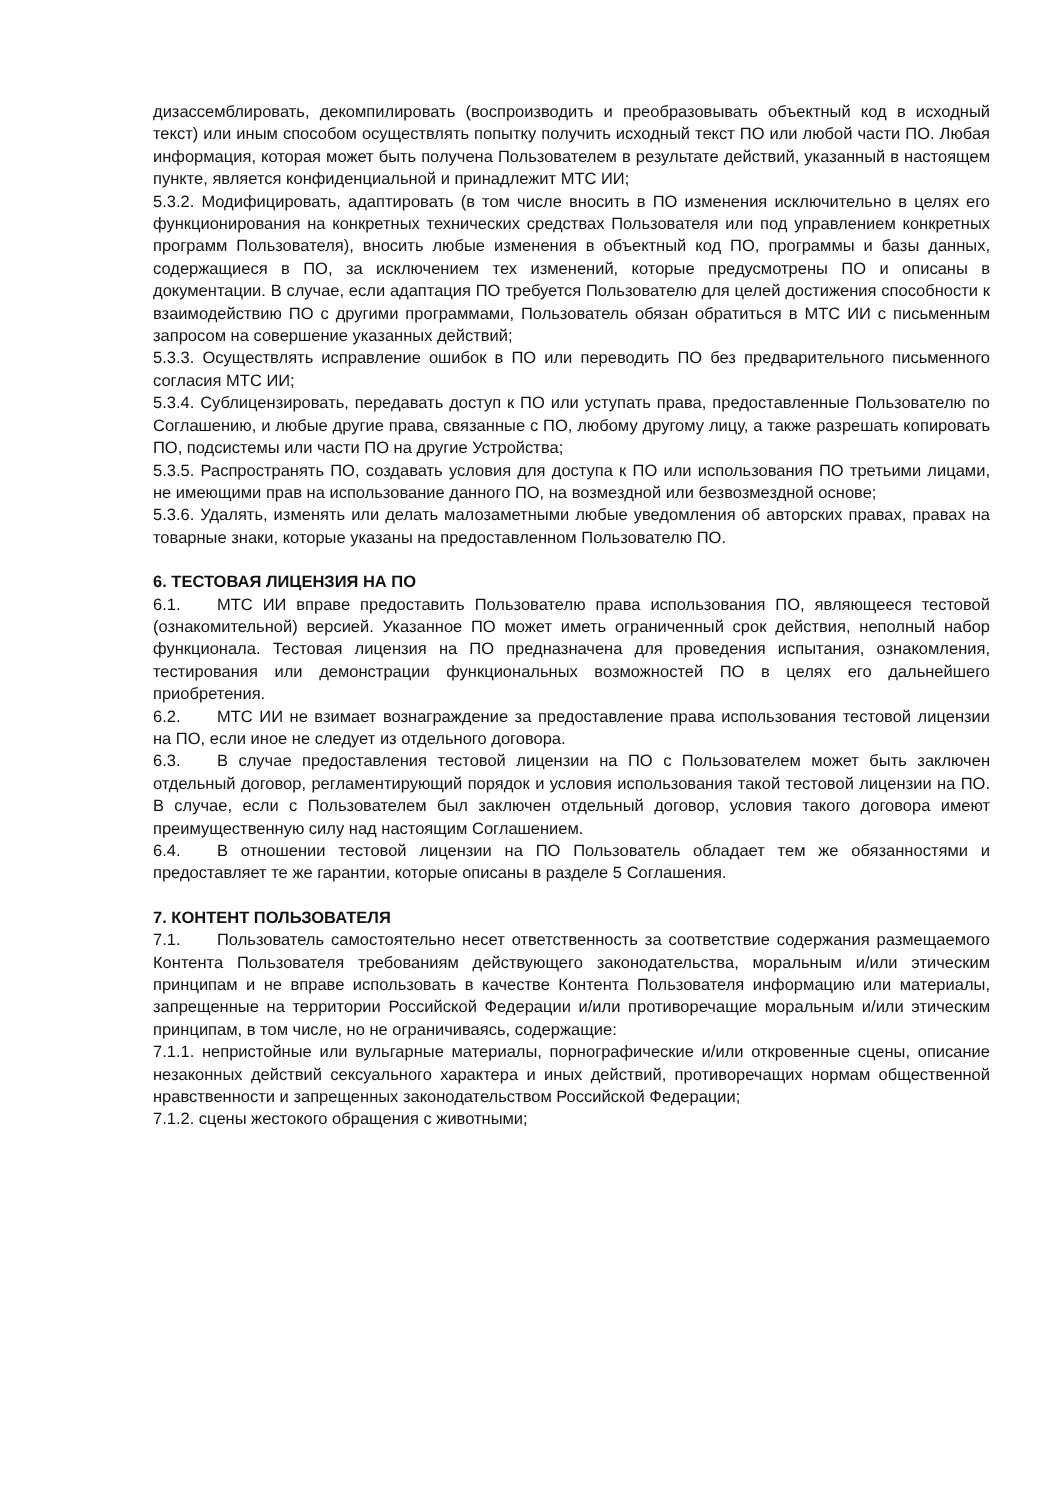дизассемблировать, декомпилировать (воспроизводить и преобразовывать объектный код в исходный текст) или иным способом осуществлять попытку получить исходный текст ПО или любой части ПО. Любая информация, которая может быть получена Пользователем в результате действий, указанный в настоящем пункте, является конфиденциальной и принадлежит МТС ИИ;
5.3.2. Модифицировать, адаптировать (в том числе вносить в ПО изменения исключительно в целях его функционирования на конкретных технических средствах Пользователя или под управлением конкретных программ Пользователя), вносить любые изменения в объектный код ПО, программы и базы данных, содержащиеся в ПО, за исключением тех изменений, которые предусмотрены ПО и описаны в документации. В случае, если адаптация ПО требуется Пользователю для целей достижения способности к взаимодействию ПО с другими программами, Пользователь обязан обратиться в МТС ИИ с письменным запросом на совершение указанных действий;
5.3.3. Осуществлять исправление ошибок в ПО или переводить ПО без предварительного письменного согласия МТС ИИ;
5.3.4. Сублицензировать, передавать доступ к ПО или уступать права, предоставленные Пользователю по Соглашению, и любые другие права, связанные с ПО, любому другому лицу, а также разрешать копировать ПО, подсистемы или части ПО на другие Устройства;
5.3.5. Распространять ПО, создавать условия для доступа к ПО или использования ПО третьими лицами, не имеющими прав на использование данного ПО, на возмездной или безвозмездной основе;
5.3.6. Удалять, изменять или делать малозаметными любые уведомления об авторских правах, правах на товарные знаки, которые указаны на предоставленном Пользователю ПО.
6. ТЕСТОВАЯ ЛИЦЕНЗИЯ НА ПО
6.1. МТС ИИ вправе предоставить Пользователю права использования ПО, являющееся тестовой (ознакомительной) версией. Указанное ПО может иметь ограниченный срок действия, неполный набор функционала. Тестовая лицензия на ПО предназначена для проведения испытания, ознакомления, тестирования или демонстрации функциональных возможностей ПО в целях его дальнейшего приобретения.
6.2. МТС ИИ не взимает вознаграждение за предоставление права использования тестовой лицензии на ПО, если иное не следует из отдельного договора.
6.3. В случае предоставления тестовой лицензии на ПО с Пользователем может быть заключен отдельный договор, регламентирующий порядок и условия использования такой тестовой лицензии на ПО. В случае, если с Пользователем был заключен отдельный договор, условия такого договора имеют преимущественную силу над настоящим Соглашением.
6.4. В отношении тестовой лицензии на ПО Пользователь обладает тем же обязанностями и предоставляет те же гарантии, которые описаны в разделе 5 Соглашения.
7. КОНТЕНТ ПОЛЬЗОВАТЕЛЯ
7.1. Пользователь самостоятельно несет ответственность за соответствие содержания размещаемого Контента Пользователя требованиям действующего законодательства, моральным и/или этическим принципам и не вправе использовать в качестве Контента Пользователя информацию или материалы, запрещенные на территории Российской Федерации и/или противоречащие моральным и/или этическим принципам, в том числе, но не ограничиваясь, содержащие:
7.1.1. непристойные или вульгарные материалы, порнографические и/или откровенные сцены, описание незаконных действий сексуального характера и иных действий, противоречащих нормам общественной нравственности и запрещенных законодательством Российской Федерации;
7.1.2. сцены жестокого обращения с животными;